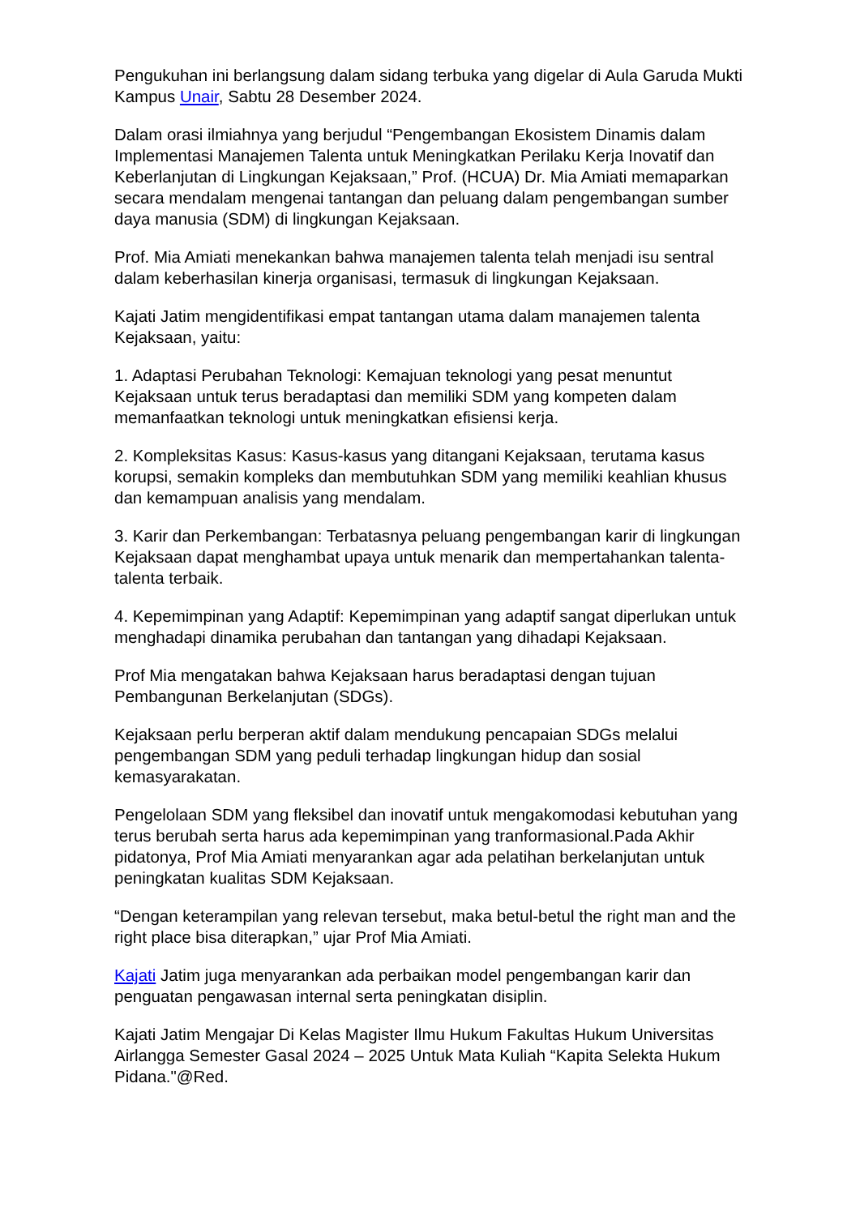Pengukuhan ini berlangsung dalam sidang terbuka yang digelar di Aula Garuda Mukti Kampus Unair, Sabtu 28 Desember 2024.
Dalam orasi ilmiahnya yang berjudul “Pengembangan Ekosistem Dinamis dalam Implementasi Manajemen Talenta untuk Meningkatkan Perilaku Kerja Inovatif dan Keberlanjutan di Lingkungan Kejaksaan,” Prof. (HCUA) Dr. Mia Amiati memaparkan secara mendalam mengenai tantangan dan peluang dalam pengembangan sumber daya manusia (SDM) di lingkungan Kejaksaan.
Prof. Mia Amiati menekankan bahwa manajemen talenta telah menjadi isu sentral dalam keberhasilan kinerja organisasi, termasuk di lingkungan Kejaksaan.
Kajati Jatim mengidentifikasi empat tantangan utama dalam manajemen talenta Kejaksaan, yaitu:
1. Adaptasi Perubahan Teknologi: Kemajuan teknologi yang pesat menuntut Kejaksaan untuk terus beradaptasi dan memiliki SDM yang kompeten dalam memanfaatkan teknologi untuk meningkatkan efisiensi kerja.
2. Kompleksitas Kasus: Kasus-kasus yang ditangani Kejaksaan, terutama kasus korupsi, semakin kompleks dan membutuhkan SDM yang memiliki keahlian khusus dan kemampuan analisis yang mendalam.
3. Karir dan Perkembangan: Terbatasnya peluang pengembangan karir di lingkungan Kejaksaan dapat menghambat upaya untuk menarik dan mempertahankan talenta-talenta terbaik.
4. Kepemimpinan yang Adaptif: Kepemimpinan yang adaptif sangat diperlukan untuk menghadapi dinamika perubahan dan tantangan yang dihadapi Kejaksaan.
Prof Mia mengatakan bahwa Kejaksaan harus beradaptasi dengan tujuan Pembangunan Berkelanjutan (SDGs).
Kejaksaan perlu berperan aktif dalam mendukung pencapaian SDGs melalui pengembangan SDM yang peduli terhadap lingkungan hidup dan sosial kemasyarakatan.
Pengelolaan SDM yang fleksibel dan inovatif untuk mengakomodasi kebutuhan yang terus berubah serta harus ada kepemimpinan yang tranformasional.Pada Akhir pidatonya, Prof Mia Amiati menyarankan agar ada pelatihan berkelanjutan untuk peningkatan kualitas SDM Kejaksaan.
“Dengan keterampilan yang relevan tersebut, maka betul-betul the right man and the right place bisa diterapkan,” ujar Prof Mia Amiati.
Kajati Jatim juga menyarankan ada perbaikan model pengembangan karir dan penguatan pengawasan internal serta peningkatan disiplin.
Kajati Jatim Mengajar Di Kelas Magister Ilmu Hukum Fakultas Hukum Universitas Airlangga Semester Gasal 2024 – 2025 Untuk Mata Kuliah “Kapita Selekta Hukum Pidana."@Red.